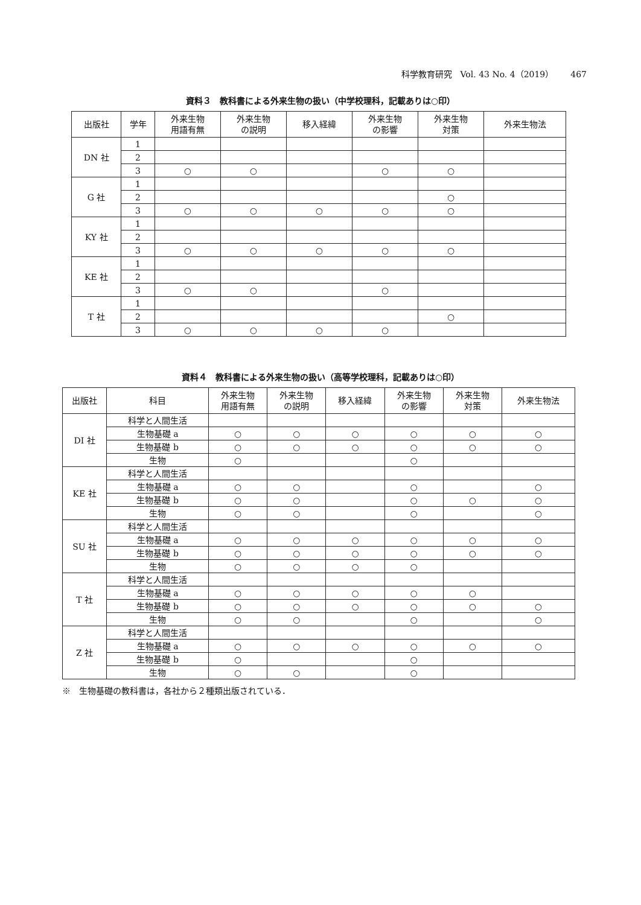科学教育研究　Vol. 43 No. 4（2019）　　467
資料３　教科書による外来生物の扱い（中学校理科，記載ありは○印）
| 出版社 | 学年 | 外来生物 用語有無 | 外来生物 の説明 | 移入経緯 | 外来生物 の影響 | 外来生物 対策 | 外来生物法 |
| --- | --- | --- | --- | --- | --- | --- | --- |
| DN 社 | 1 | | | | | | |
| | 2 | | | | | | |
| | 3 | ○ | ○ | | ○ | ○ | |
| G 社 | 1 | | | | | | |
| | 2 | | | | | ○ | |
| | 3 | ○ | ○ | ○ | ○ | ○ | |
| KY 社 | 1 | | | | | | |
| | 2 | | | | | | |
| | 3 | ○ | ○ | ○ | ○ | ○ | |
| KE 社 | 1 | | | | | | |
| | 2 | | | | | | |
| | 3 | ○ | ○ | | ○ | | |
| T 社 | 1 | | | | | | |
| | 2 | | | | | ○ | |
| | 3 | ○ | ○ | ○ | ○ | | |
資料４　教科書による外来生物の扱い（高等学校理科，記載ありは○印）
| 出版社 | 科目 | 外来生物 用語有無 | 外来生物 の説明 | 移入経緯 | 外来生物 の影響 | 外来生物 対策 | 外来生物法 |
| --- | --- | --- | --- | --- | --- | --- | --- |
| DI 社 | 科学と人間生活 | | | | | | |
| | 生物基礎 a | ○ | ○ | ○ | ○ | ○ | ○ |
| | 生物基礎 b | ○ | ○ | ○ | ○ | ○ | ○ |
| | 生物 | ○ | | | ○ | | |
| KE 社 | 科学と人間生活 | | | | | | |
| | 生物基礎 a | ○ | ○ | | ○ | | ○ |
| | 生物基礎 b | ○ | ○ | | ○ | ○ | ○ |
| | 生物 | ○ | ○ | | ○ | | ○ |
| SU 社 | 科学と人間生活 | | | | | | |
| | 生物基礎 a | ○ | ○ | ○ | ○ | ○ | ○ |
| | 生物基礎 b | ○ | ○ | ○ | ○ | ○ | ○ |
| | 生物 | ○ | ○ | ○ | ○ | | |
| T 社 | 科学と人間生活 | | | | | | |
| | 生物基礎 a | ○ | ○ | ○ | ○ | ○ | |
| | 生物基礎 b | ○ | ○ | ○ | ○ | ○ | ○ |
| | 生物 | ○ | ○ | | ○ | | ○ |
| Z 社 | 科学と人間生活 | | | | | | |
| | 生物基礎 a | ○ | ○ | ○ | ○ | ○ | ○ |
| | 生物基礎 b | ○ | | | ○ | | |
| | 生物 | ○ | ○ | | ○ | | |
※　生物基礎の教科書は，各社から２種類出版されている．